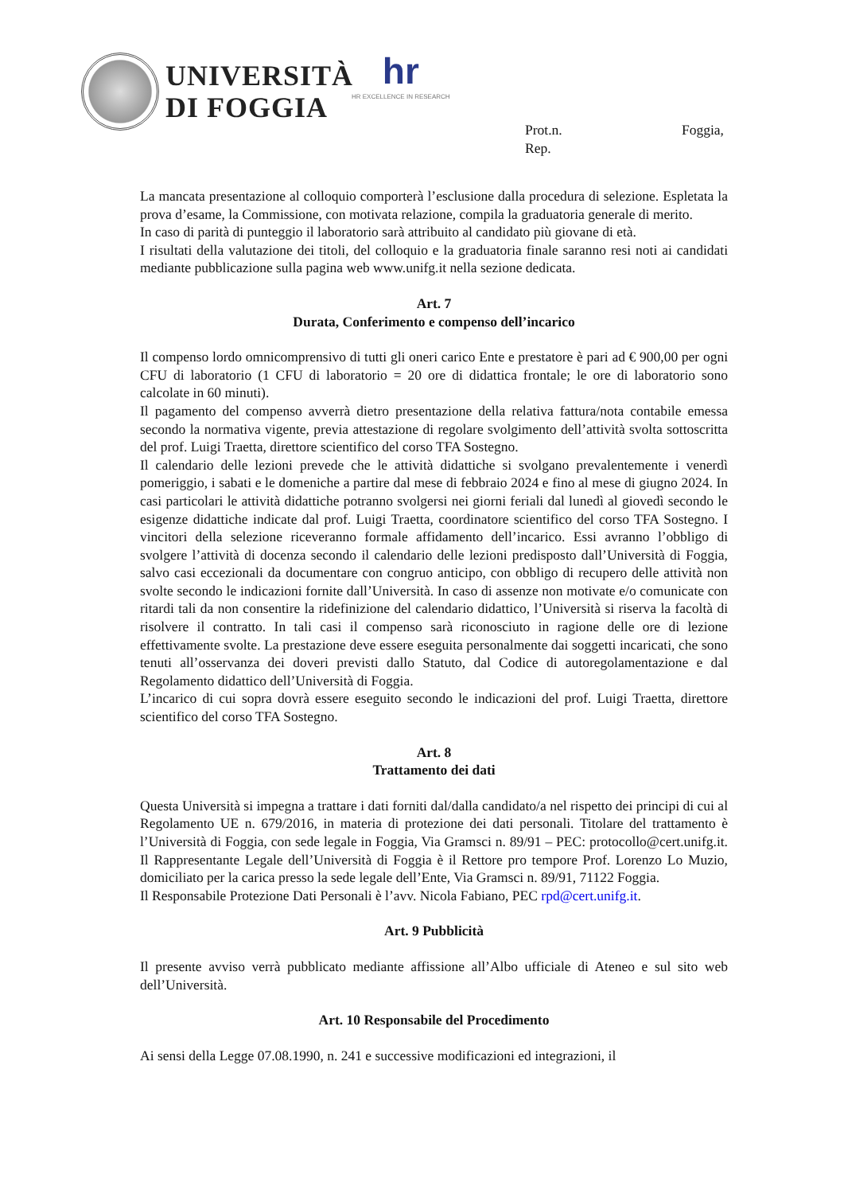UNIVERSITÀ
DI FOGGIA
hr
HR EXCELLENCE IN RESEARCH
Prot.n. Foggia,
Rep.
La mancata presentazione al colloquio comporterà l’esclusione dalla procedura di selezione. Espletata la prova d’esame, la Commissione, con motivata relazione, compila la graduatoria generale di merito.
In caso di parità di punteggio il laboratorio sarà attribuito al candidato più giovane di età.
I risultati della valutazione dei titoli, del colloquio e la graduatoria finale saranno resi noti ai candidati mediante pubblicazione sulla pagina web www.unifg.it nella sezione dedicata.
Art. 7
Durata, Conferimento e compenso dell’incarico
Il compenso lordo omnicomprensivo di tutti gli oneri carico Ente e prestatore è pari ad € 900,00 per ogni CFU di laboratorio (1 CFU di laboratorio = 20 ore di didattica frontale; le ore di laboratorio sono calcolate in 60 minuti).
Il pagamento del compenso avverrà dietro presentazione della relativa fattura/nota contabile emessa secondo la normativa vigente, previa attestazione di regolare svolgimento dell’attività svolta sottoscritta del prof. Luigi Traetta, direttore scientifico del corso TFA Sostegno.
Il calendario delle lezioni prevede che le attività didattiche si svolgano prevalentemente i venerdì pomeriggio, i sabati e le domeniche a partire dal mese di febbraio 2024 e fino al mese di giugno 2024. In casi particolari le attività didattiche potranno svolgersi nei giorni feriali dal lunedì al giovedì secondo le esigenze didattiche indicate dal prof. Luigi Traetta, coordinatore scientifico del corso TFA Sostegno. I vincitori della selezione riceveranno formale affidamento dell’incarico. Essi avranno l’obbligo di svolgere l’attività di docenza secondo il calendario delle lezioni predisposto dall’Università di Foggia, salvo casi eccezionali da documentare con congruo anticipo, con obbligo di recupero delle attività non svolte secondo le indicazioni fornite dall’Università. In caso di assenze non motivate e/o comunicate con ritardi tali da non consentire la ridefinizione del calendario didattico, l’Università si riserva la facoltà di risolvere il contratto. In tali casi il compenso sarà riconosciuto in ragione delle ore di lezione effettivamente svolte. La prestazione deve essere eseguita personalmente dai soggetti incaricati, che sono tenuti all’osservanza dei doveri previsti dallo Statuto, dal Codice di autoregolamentazione e dal Regolamento didattico dell’Università di Foggia.
L’incarico di cui sopra dovrà essere eseguito secondo le indicazioni del prof. Luigi Traetta, direttore scientifico del corso TFA Sostegno.
Art. 8
Trattamento dei dati
Questa Università si impegna a trattare i dati forniti dal/dalla candidato/a nel rispetto dei principi di cui al Regolamento UE n. 679/2016, in materia di protezione dei dati personali. Titolare del trattamento è l’Università di Foggia, con sede legale in Foggia, Via Gramsci n. 89/91 – PEC: protocollo@cert.unifg.it. Il Rappresentante Legale dell’Università di Foggia è il Rettore pro tempore Prof. Lorenzo Lo Muzio, domiciliato per la carica presso la sede legale dell’Ente, Via Gramsci n. 89/91, 71122 Foggia.
Il Responsabile Protezione Dati Personali è l’avv. Nicola Fabiano, PEC rpd@cert.unifg.it.
Art. 9 Pubblicità
Il presente avviso verrà pubblicato mediante affissione all’Albo ufficiale di Ateneo e sul sito web dell’Università.
Art. 10 Responsabile del Procedimento
Ai sensi della Legge 07.08.1990, n. 241 e successive modificazioni ed integrazioni, il